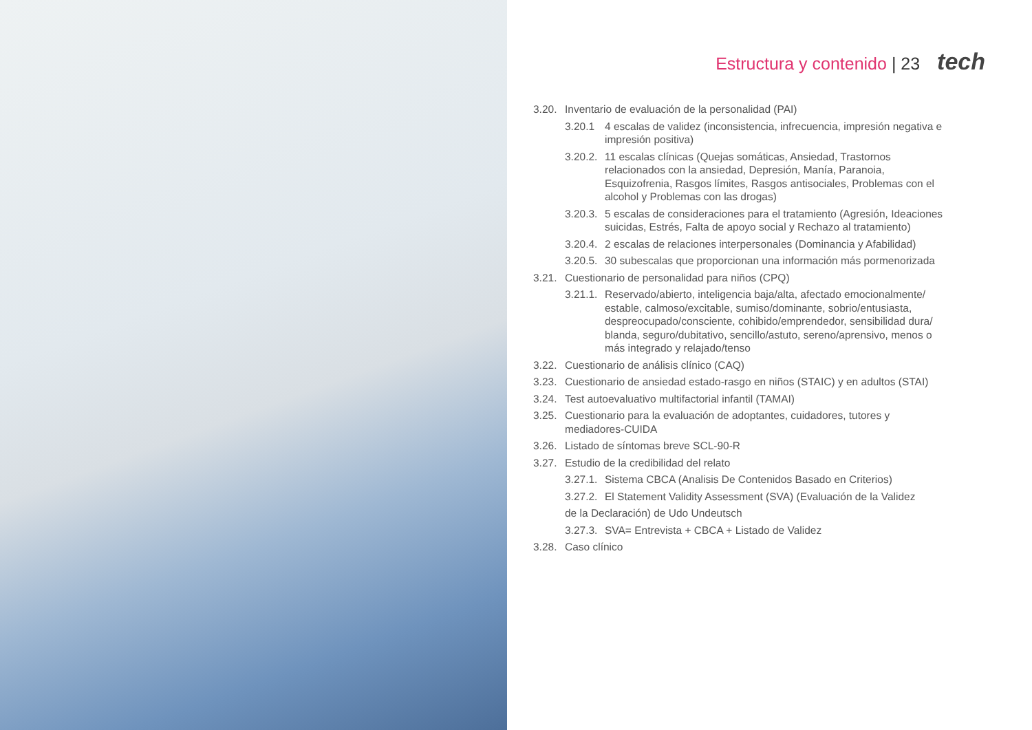Estructura y contenido | 23 tech
3.20. Inventario de evaluación de la personalidad (PAI)
3.20.1 4 escalas de validez (inconsistencia, infrecuencia, impresión negativa e impresión positiva)
3.20.2. 11 escalas clínicas (Quejas somáticas, Ansiedad, Trastornos relacionados con la ansiedad, Depresión, Manía, Paranoia, Esquizofrenia, Rasgos límites, Rasgos antisociales, Problemas con el alcohol y Problemas con las drogas)
3.20.3. 5 escalas de consideraciones para el tratamiento (Agresión, Ideaciones suicidas, Estrés, Falta de apoyo social y Rechazo al tratamiento)
3.20.4. 2 escalas de relaciones interpersonales (Dominancia y Afabilidad)
3.20.5. 30 subescalas que proporcionan una información más pormenorizada
3.21. Cuestionario de personalidad para niños (CPQ)
3.21.1. Reservado/abierto, inteligencia baja/alta, afectado emocionalmente/ estable, calmoso/excitable, sumiso/dominante, sobrio/entusiasta, despreocupado/consciente, cohibido/emprendedor, sensibilidad dura/ blanda, seguro/dubitativo, sencillo/astuto, sereno/aprensivo, menos o más integrado y relajado/tenso
3.22. Cuestionario de análisis clínico (CAQ)
3.23. Cuestionario de ansiedad estado-rasgo en niños (STAIC) y en adultos (STAI)
3.24. Test autoevaluativo multifactorial infantil (TAMAI)
3.25. Cuestionario para la evaluación de adoptantes, cuidadores, tutores y mediadores-CUIDA
3.26. Listado de síntomas breve SCL-90-R
3.27. Estudio de la credibilidad del relato
3.27.1. Sistema CBCA (Analisis De Contenidos Basado en Criterios)
3.27.2. El Statement Validity Assessment (SVA) (Evaluación de la Validez
de la Declaración) de Udo Undeutsch
3.27.3. SVA= Entrevista + CBCA + Listado de Validez
3.28. Caso clínico